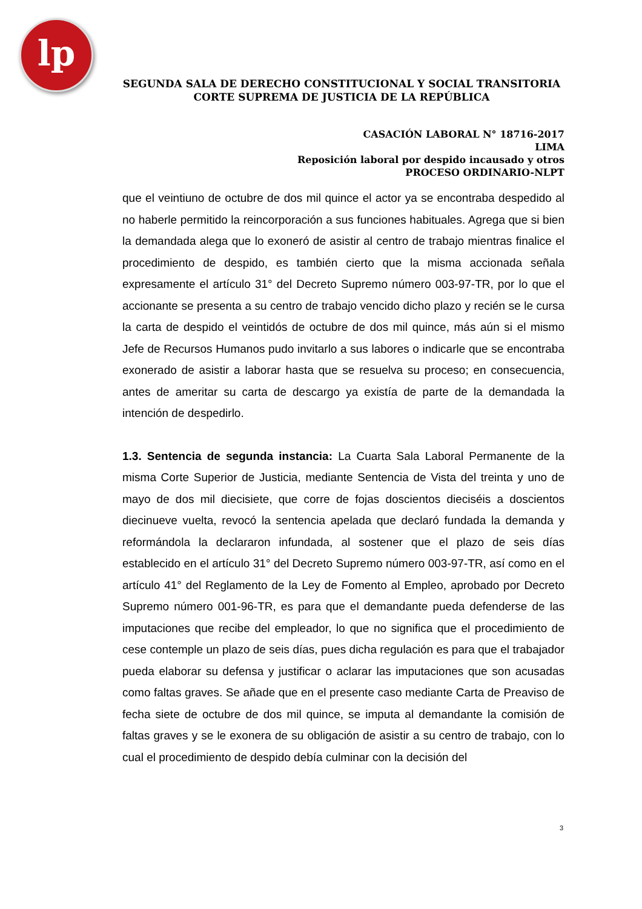lp
SEGUNDA SALA DE DERECHO CONSTITUCIONAL Y SOCIAL TRANSITORIA
CORTE SUPREMA DE JUSTICIA DE LA REPÚBLICA
CASACIÓN LABORAL N° 18716-2017
LIMA
Reposición laboral por despido incausado y otros
PROCESO ORDINARIO-NLPT
que el veintiuno de octubre de dos mil quince el actor ya se encontraba despedido al no haberle permitido la reincorporación a sus funciones habituales. Agrega que si bien la demandada alega que lo exoneró de asistir al centro de trabajo mientras finalice el procedimiento de despido, es también cierto que la misma accionada señala expresamente el artículo 31° del Decreto Supremo número 003-97-TR, por lo que el accionante se presenta a su centro de trabajo vencido dicho plazo y recién se le cursa la carta de despido el veintidós de octubre de dos mil quince, más aún si el mismo Jefe de Recursos Humanos pudo invitarlo a sus labores o indicarle que se encontraba exonerado de asistir a laborar hasta que se resuelva su proceso; en consecuencia, antes de ameritar su carta de descargo ya existía de parte de la demandada la intención de despedirlo.
1.3. Sentencia de segunda instancia: La Cuarta Sala Laboral Permanente de la misma Corte Superior de Justicia, mediante Sentencia de Vista del treinta y uno de mayo de dos mil diecisiete, que corre de fojas doscientos dieciséis a doscientos diecinueve vuelta, revocó la sentencia apelada que declaró fundada la demanda y reformándola la declararon infundada, al sostener que el plazo de seis días establecido en el artículo 31° del Decreto Supremo número 003-97-TR, así como en el artículo 41° del Reglamento de la Ley de Fomento al Empleo, aprobado por Decreto Supremo número 001-96-TR, es para que el demandante pueda defenderse de las imputaciones que recibe del empleador, lo que no significa que el procedimiento de cese contemple un plazo de seis días, pues dicha regulación es para que el trabajador pueda elaborar su defensa y justificar o aclarar las imputaciones que son acusadas como faltas graves. Se añade que en el presente caso mediante Carta de Preaviso de fecha siete de octubre de dos mil quince, se imputa al demandante la comisión de faltas graves y se le exonera de su obligación de asistir a su centro de trabajo, con lo cual el procedimiento de despido debía culminar con la decisión del
3